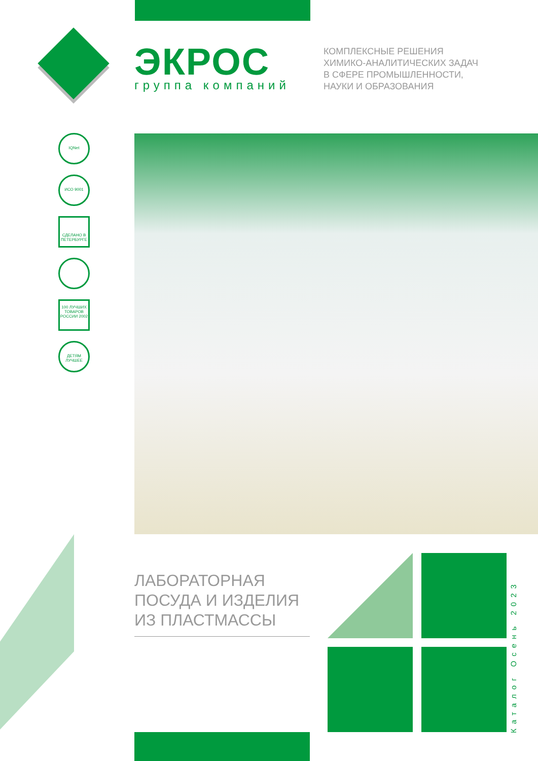ЭКРОС
группа компаний
КОМПЛЕКСНЫЕ РЕШЕНИЯ
ХИМИКО-АНАЛИТИЧЕСКИХ ЗАДАЧ
В СФЕРЕ ПРОМЫШЛЕННОСТИ,
НАУКИ И ОБРАЗОВАНИЯ
IQNet
ИСО 9001
СДЕЛАНО В ПЕТЕРБУРГЕ
100 ЛУЧШИХ ТОВАРОВ РОССИИ 2002
ДЕТЯМ ЛУЧШЕЕ
ЛАБОРАТОРНАЯ
ПОСУДА И ИЗДЕЛИЯ
ИЗ ПЛАСТМАССЫ
Каталог Осень 2023